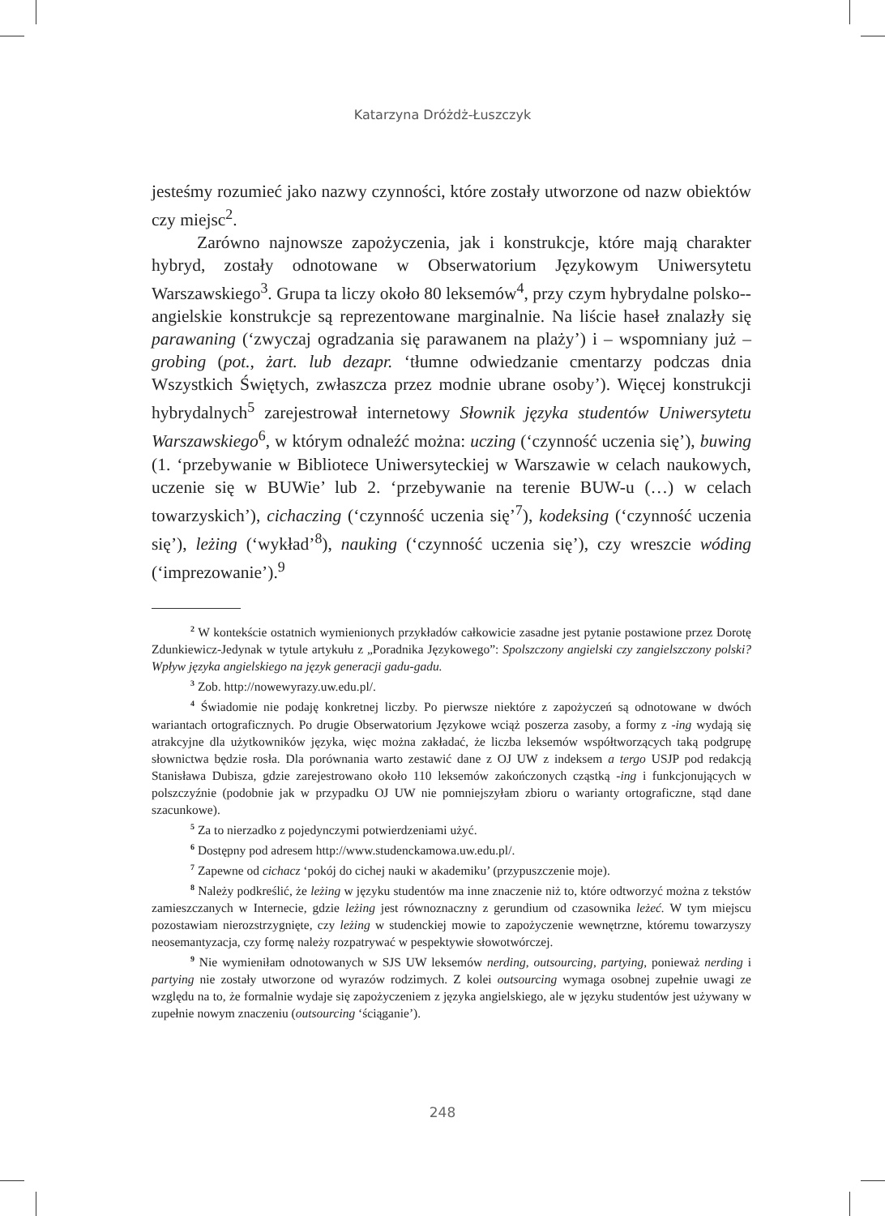Katarzyna Dróżdż-Łuszczyk
jesteśmy rozumieć jako nazwy czynności, które zostały utworzone od nazw obiektów czy miejsc<sup>2</sup>.
Zarówno najnowsze zapożyczenia, jak i konstrukcje, które mają charakter hybryd, zostały odnotowane w Obserwatorium Językowym Uniwersytetu Warszawskiego<sup>3</sup>. Grupa ta liczy około 80 leksemów<sup>4</sup>, przy czym hybrydalne polsko--angielskie konstrukcje są reprezentowane marginalnie. Na liście haseł znalazły się parawaning (‘zwyczaj ogradzania się parawanem na plaży’) i – wspomniany już – grobing (pot., żart. lub dezapr. ‘tłumne odwiedzanie cmentarzy podczas dnia Wszystkich Świętych, zwłaszcza przez modnie ubrane osoby’). Więcej konstrukcji hybrydalnych<sup>5</sup> zarejestrował internetowy Słownik języka studentów Uniwersytetu Warszawskiego<sup>6</sup>, w którym odnaleźć można: uczing (‘czynność uczenia się’), buwing (1. ‘przebywanie w Bibliotece Uniwersyteckiej w Warszawie w celach naukowych, uczenie się w BUWie’ lub 2. ‘przebywanie na terenie BUW-u (…) w celach towarzyskich’), cichaczing (‘czynność uczenia się’<sup>7</sup>), kodeksing (‘czynność uczenia się’), leżing (‘wykład’<sup>8</sup>), nauking (‘czynność uczenia się’), czy wreszcie wóding (‘imprezowanie’).<sup>9</sup>
<sup>2</sup> W kontekście ostatnich wymienionych przykładów całkowicie zasadne jest pytanie postawione przez Dorotę Zdunkiewicz-Jedynak w tytule artykułu z „Poradnika Językowego”: Spolszczony angielski czy zangielszczony polski? Wpływ języka angielskiego na język generacji gadu-gadu.
<sup>3</sup> Zob. http://nowewyrazy.uw.edu.pl/.
<sup>4</sup> Świadomie nie podaję konkretnej liczby. Po pierwsze niektóre z zapożyczeń są odnotowane w dwóch wariantach ortograficznych. Po drugie Obserwatorium Językowe wciąż poszerza zasoby, a formy z -ing wydają się atrakcyjne dla użytkowników języka, więc można zakładać, że liczba leksemów współtworzących taką podgrupę słownictwa będzie rosła. Dla porównania warto zestawić dane z OJ UW z indeksem a tergo USJP pod redakcją Stanisława Dubisza, gdzie zarejestrowano około 110 leksemów zakończonych cząstką -ing i funkcjonujących w polszczyźnie (podobnie jak w przypadku OJ UW nie pomniejszyłam zbioru o warianty ortograficzne, stąd dane szacunkowe).
<sup>5</sup> Za to nierzadko z pojedynczymi potwierdzeniami użyć.
<sup>6</sup> Dostępny pod adresem http://www.studenckamowa.uw.edu.pl/.
<sup>7</sup> Zapewne od cichacz ‘pokój do cichej nauki w akademiku’ (przypuszczenie moje).
<sup>8</sup> Należy podkreślić, że leżing w języku studentów ma inne znaczenie niż to, które odtworzyć można z tekstów zamieszczanych w Internecie, gdzie leżing jest równoznaczny z gerundium od czasownika leżeć. W tym miejscu pozostawiam nierozstrzygnięte, czy leżing w studenckiej mowie to zapożyczenie wewnętrzne, któremu towarzyszy neosemantyzacja, czy formę należy rozpatrywać w pespektywie słowotwórczej.
<sup>9</sup> Nie wymieniłam odnotowanych w SJS UW leksemów nerding, outsourcing, partying, ponieważ nerding i partying nie zostały utworzone od wyrazów rodzimych. Z kolei outsourcing wymaga osobnej zupełnie uwagi ze względu na to, że formalnie wydaje się zapożyczeniem z języka angielskiego, ale w języku studentów jest używany w zupełnie nowym znaczeniu (outsourcing ‘ściąganie’).
248